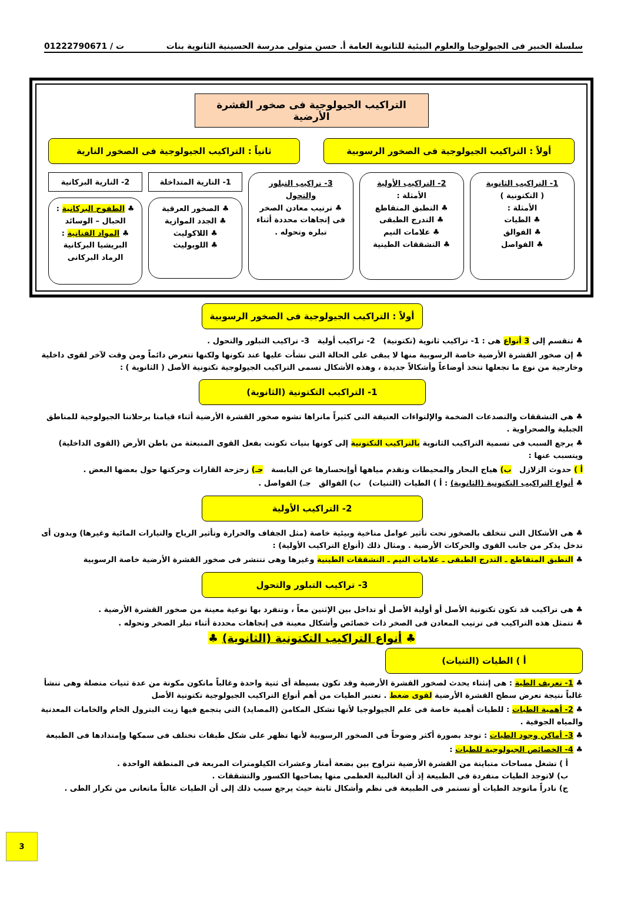سلسلة الخبير فى الجيولوجيا والعلوم البيئية للثانوية العامة أ. حسن متولى مدرسة الحسينية الثانوية بنات ت / 01222790671
التراكيب الجيولوجية فى صخور القشرة الأرضية
أولاً : التراكيب الجيولوجية فى الصخور الرسوبية
ثانياً : التراكيب الجيولوجية فى الصخور النارية
1- التراكيب الثانوية
( التكتونية )
الأمثلة :
♣ الطيات
♣ الفوالق
♣ الفواصل
2- التراكيب الأولية
الأمثلة :
♣ التطبق المتقاطع
♣ التدرج الطبقى
♣ علامات النيم
♣ التشققات الطينية
3- تراكيب التبلور والتحول
♣ ترتيب معادن الصخر فى إتجاهات محددة أثناء تبلره وتحوله .
1- النارية المتداخلة
♣ الصخور العرقية
♣ الجدد الموازية
♣ اللاكوليث
♣ اللوبوليث
2- النارية البركانية
♣ الطفوح البركانية : الحبال – الوسائد
♣ المواد الفتاتية : البريشيا البركانية الرماد البركانى
أولاً : التراكيب الجيولوجية فى الصخور الرسوبية
♣ تنقسم إلى 3 أنواع هى : 1- تراكيب ثانوية (تكتونية) 2- تراكيب أولية 3- تراكيب التبلور والتحول .
♣ إن صخور القشرة الأرضية خاصة الرسوبية منها لا يبقى على الحالة التى نشأت عليها عند تكونها ولكنها تتعرض دائماً ومن وقت لآخر لقوى داخلية وخارجية من نوع ما تجعلها تتخذ أوضاعاً وأشكالاً جديدة ، وهذه الأشكال تسمى التراكيب الجيولوجية تكتونية الأصل ( الثانوية ) :
1- التراكيب التكتونية (الثانوية)
♣ هى التشققات والتصدعات الضخمة والإلتواءات العنيفة التى كثيراً مانراها تشوه صخور القشرة الأرضية أثناء قيامنا برحلاتنا الجيولوجية للمناطق الجبلية والصحراوية .
♣ يرجع السبب فى تسمية التراكيب الثانوية بالتراكيب التكتونية إلى كونها بنيات تكونت بفعل القوى المنبعثة من باطن الأرض (القوى الداخلية) ويتسبب عنها :
أ ) حدوث الزلازل ب) هياج البحار والمحيطات وتقدم مياهها أوإنحسارها عن اليابسة جـ) زحزحة القارات وحركتها حول بعضها البعض .
♣ أنواع التراكيب التكتونية (الثانوية) : أ ) الطيات (الثنيات) ب) الفوالق جـ) الفواصل .
2- التراكيب الأولية
♣ هى الأشكال التى تتخلف بالصخور تحت تأثير عوامل مناخية وبيئية خاصة (مثل الجفاف والحرارة وتأثير الرياح والتيارات المائية وغيرها) وبدون أى تدخل يذكر من جانب القوى والحركات الأرضية . ومثال ذلك (أنواع التراكيب الأولية) :
♣ التطبق المتقاطع ـ التدرج الطبقى ـ علامات النيم ـ التشققات الطينية وغيرها وهى تنتشر فى صخور القشرة الأرضية خاصة الرسوبية
3- تراكيب التبلور والتحول
♣ هى تراكيب قد تكون تكتونية الأصل أو أولية الأصل أو تداخل بين الإثنين معاً ، وتنفرد بها نوعية معينة من صخور القشرة الأرضية .
♣ تتمثل هذه التراكيب فى ترتيب المعادن فى الصخر ذات خصائص وأشكال معينة فى إتجاهات محددة أثناء تبلر الصخر وتحوله .
♣ أنواع التراكيب التكتونية (الثانوية) ♣
أ ) الطيات (الثنيات)
♣ 1- تعريف الطية : هى إنثناء يحدث لصخور القشرة الأرضية وقد تكون بسيطة أى ثنية واحدة وغالباً ماتكون مكونة من عدة ثنيات متصلة وهى تنشأ غالباً نتيجة تعرض سطح القشرة الأرضية لقوى ضغط . تعتبر الطيات من أهم أنواع التراكيب الجيولوجية تكتونية الأصل
♣ 2- أهمية الطيات : للطيات أهمية خاصة فى علم الجيولوجيا لأنها تشكل المكامن (المصايد) التى يتجمع فيها زيت البترول الخام والخامات المعدنية والمياه الجوفية .
♣ 3- أماكن وجود الطيات : توجد بصورة أكثر وضوحاً فى الصخور الرسوبية لأنها تظهر على شكل طبقات تختلف فى سمكها وإمتدادها فى الطبيعة
♣ 4- الخصائص الجيولوجية للطيات :
أ ) تشغل مساحات متباينة من القشرة الأرضية تتراوح بين بضعة أمتار وعشرات الكيلومترات المربعة فى المنطقة الواحدة .
ب) لاتوجد الطيات منفردة فى الطبيعة إذ أن الغالبية العظمى منها يصاحبها الكسور والتشققات .
ج) نادراً ماتوجد الطيات أو تستمر فى الطبيعة فى نظم وأشكال ثابتة حيث يرجع سبب ذلك إلى أن الطيات غالباً ماتعانى من تكرار الطى .
3